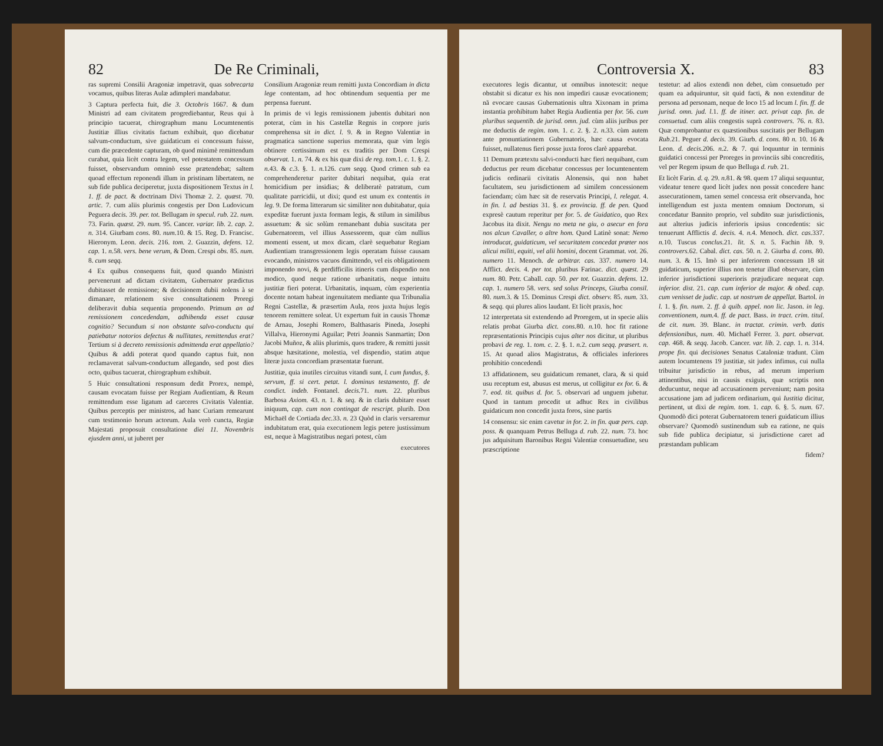82 De Re Criminali,
ras supremi Consilii Aragoniæ impetravit, quas sobrecarta vocamus, quibus literas Aulæ adimpleri mandabatur.
3 Captura perfecta fuit, die 3. Octobris 1667. & dum Ministri ad eam civitatem progrediebantur, Reus qui à principio tacuerat, chirographum manu Locumtenentis Justitiæ illius civitatis factum exhibuit, quo dicebatur salvum-conductum, sive guidaticum ei concessum fuisse, cum die præcedente capturam, ob quod minimè remittendum curabat, quia licèt contra legem, vel potestatem concessum fuisset, observandum omninò esse prætendebat; saltem quoad effectum reponendi illum in pristinam libertatem, ne sub fide publica deciperetur, juxta dispositionem Textus in l. 1. ff. de pact. & doctrinam Divi Thomæ 2. 2. quæst. 70. artic. 7. cum aliis plurimis congestis per Don Ludovicum Peguera decis. 39. per. tot. Bellugam in specul. rub. 22. num. 73. Farin. quæst. 29. num. 95. Cancer. variar. lib. 2. cap. 2. n. 314. Giurbam cons. 80. num. 10. & 15. Reg. D. Francisc. Hieronym. Leon. decis. 216. tom. 2. Guazzin, defens. 12. cap. 1. n. 58. vers. bene verum, & Dom. Crespi obs. 85. num. 8. cum seqq.
4 Ex quibus consequens fuit, quod quando Ministri pervenerunt ad dictam civitatem, Gubernator prædictus dubitasset de remissione; & decisionem dubii nolens à se dimanare, relationem sive consultationem Proregi deliberavit dubia sequentia proponendo. Primum an ad remissionem concedendam, adhibenda esset causæ cognitio? Secundum si non obstante salvo-conductu qui patiebatur notorios defectus & nullitates, remittendus erat? Tertium si à decreto remissionis admittenda erat appellatio? Quibus & addi poterat quod quando captus fuit, non reclamaverat salvum-conductum allegando, sed post dies octo, quibus tacuerat, chirographum exhibuit.
5 Huic consultationi responsum dedit Prorex, nempè, causam evocatam fuisse per Regiam Audientiam, & Reum remittendum esse ligatum ad carceres Civitatis Valentiæ. Quibus perceptis per ministros, ad hanc Curiam remearunt cum testimonio horum actorum. Aula verò cuncta, Regiæ Majestati proposuit consultatione diei 11. Novembris ejusdem anni, ut juberet per
Consilium Aragoniæ reum remitti juxta Concordiam in dicta lege contentam, ad hoc obtinendum sequentia per me perpensa fuerunt.
In primis de vi legis remissionem jubentis dubitari non poterat, cùm in his Castellæ Regnis in corpore juris comprehensa sit in dict. l. 9. & in Regno Valentiæ in pragmatica sanctione superius memorata, quæ vim legis obtinere certissimum est ex traditis per Dom Crespi observat. 1. n. 74. & ex his quæ dixi de reg. tom. 1. c. 1. §. 2. n. 43. & c. 3. §. 1. n. 126. cum seqq. Quod crimen sub ea comprehenderetur pariter dubitari nequibat, quia erat homicidium per insidias; & deliberatè patratum, cum qualitate parricidii, ut dixi; quod est unum ex contentis in leg. 9. De forma litterarum sic similiter non dubitabatur, quia expeditæ fuerunt juxta formam legis, & stilum in similibus assuetum: & sic solùm remanebant dubia suscitata per Gubernatorem, vel illius Assessorem, quæ cùm nullius momenti essent, ut mox dicam, clarè sequebatur Regiam Audientiam transgressionem legis operatam fuisse causam evocando, ministros vacuos dimittendo, vel eis obligationem imponendo novi, & perdifficilis itineris cum dispendio non modico, quod neque ratione urbanitatis, neque intuitu justitiæ fieri poterat. Urbanitatis, inquam, cùm experientia docente notam habeat ingenuitatem mediante qua Tribunalia Regni Castellæ, & præsertim Aula, reos juxta hujus legis tenorem remittere soleat. Ut expertum fuit in causis Thomæ de Arnau, Josephi Romero, Balthasaris Pineda, Josephi Villalva, Hieronymi Aguilar; Petri Joannis Sanmartin; Don Jacobi Muñoz, & aliis plurimis, quos tradere, & remitti jussit absque hæsitatione, molestia, vel dispendio, statim atque literæ juxta concordiam præsentatæ fuerunt.
Justitiæ, quia inutiles circuitus vitandi sunt, l. cum fundus, §. servum, ff. si cert. petat. l. dominus testamento, ff. de condict. indeb. Fontanel. decis. 71. num. 22. pluribus Barbosa Axiom. 43. n. 1. & seq. & in claris dubitare esset iniquum, cap. cum non contingat de rescript. plurib. Don Michaël de Cortiada dec. 33. n. 23 Quòd in claris versaremur indubitatum erat, quia executionem legis petere justissimum est, neque à Magistratibus negari potest, cùm
executores
Controversia X. 83
executores legis dicantur, ut omnibus innotescit: neque obstabit si dicatur ex his non impediri causæ evocationem; nã evocare causas Gubernationis ultra Xixonam in prima instantia prohibitum habet Regia Audientia per for. 56. cum pluribus sequentib. de jurisd. omn. jud. cùm aliis juribus per me deductis de regim. tom. 1. c. 2. §. 2. n. 33. cùm autem ante pronuntiationem Gubernatoris, hæc causa evocata fuisset, nullatenus fieri posse juxta foros clarè apparebat.
11 Demum prætextu salvi-conducti hæc fieri nequibant, cum deductus per reum dicebatur concessus per locumtenentem judicis ordinarii civitatis Alonensis, qui non habet facultatem, seu jurisdictionem ad similem concessionem faciendam; cùm hæc sit de reservatis Principi, l. relegat. 4. in fin. l. ad bestias 31. §. ex provincia. ff. de pen. Quod expresè cautum reperitur per for. 5. de Guidatico, quo Rex Jacobus ita dixit. Nengu no meta ne giu, o asecur en fora nos alcun Cavaller, o altre hom. Quod Latinè sonat: Nemo introducat, guidaticum, vel securitatem concedat præter nos alicui militi, equiti, vel alii homini, docent Grammat. vot. 26. numero 11. Menoch. de arbitrar. cas. 337. numero 14. Afflict. decis. 4. per tot. pluribus Farinac. dict. quæst. 29 num. 80. Petr. Caball. cap. 50. per tot. Guazzin. defens. 12. cap. 1. numero 58. vers. sed solus Princeps, Giurba consil. 80. num. 3. & 15. Dominus Crespi dict. observ. 85. num. 33. & seqq. qui plures alios laudant. Et licèt praxis, hoc
12 interpretata sit extendendo ad Proregem, ut in specie aliis relatis probat Giurba dict. cons. 80. n. 10. hoc fit ratione repræsentationis Principis cujus alter nos dicitur, ut pluribus probavi de reg. 1. tom. c. 2. §. 1. n. 2. cum seqq. præsert. n. 15. At quoad alios Magistratus, & officiales inferiores prohibitio concedendi
13 affidationem, seu guidaticum remanet, clara, & si quid usu receptum est, abusus est merus, ut colligitur ex for. 6. & 7. eod. tit. quibus d. for. 5. observari ad unguem jubetur. Quod in tantum procedit ut adhuc Rex in civilibus guidaticum non concedit juxta foros, sine partis
14 consensu: sic enim cavetur in for. 2. in fin. quæ pers. cap. poss. & quanquam Petrus Belluga d. rub. 22. num. 73. hoc jus adquisitum Baronibus Regni Valentiæ consuetudine, seu præscriptione
testetur: ad alios extendi non debet, cùm consuetudo per quam ea adquiruntur, sit quid facti, & non extenditur de persona ad personam, neque de loco 15 ad locum l. fin. ff. de jurisd. omn. jud. l. 1. ff. de itiner. act. privat cap. fin. de consuetud. cum aliis congestis suprà controvers. 76. n. 83. Quæ comprobantur ex quæstionibus suscitatis per Bellugam Rub. 21. Peguer d. decis. 39. Giurb. d. cons. 80 n. 10. 16 & Leon. d. decis. 206. n. 2. & 7. qui loquuntur in terminis guidatici concessi per Proreges in provinciis sibi concreditis, vel per Regem ipsum de quo Belluga d. rub. 21.
Et licèt Farin. d. q. 29. n. 81. & 98. quem 17 aliqui sequuntur, videatur tenere quod licèt judex non possit concedere hanc assecurationem, tamen semel concessa erit observanda, hoc intelligendum est juxta mentem omnium Doctorum, si concedatur Bannito proprio, vel subdito suæ jurisdictionis, aut alterius judicis inferioris ipsius concedentis: sic tenuerunt Afflictis d. decis. 4. n. 4. Menoch. dict. cas. 337. n. 10. Tuscus conclus. 21. lit. S. n. 5. Fachin lib. 9. controvers. 62. Cabal. dict. cas. 50. n. 2. Giurba d. cons. 80. num. 3. & 15. Imò si per inferiorem concessum 18 sit guidaticum, superior illius non tenetur illud observare, cùm inferior jurisdictioni superioris præjudicare nequeat cap. inferior. dist. 21. cap. cum inferior de major. & obed. cap. cum venisset de judic. cap. ut nostrum de appellat. Bartol. in l. 1. §. fin. num. 2. ff. à quib. appel. non lic. Jason. in leg. conventionem, num. 4. ff. de pact. Bass. in tract. crim. titul. de cit. num. 39. Blanc. in tractat. crimin. verb. datis defensionibus, num. 40. Michaël Ferrer. 3. part. observat. cap. 468. & seqq. Jacob. Cancer. var. lib. 2. cap. 1. n. 314. prope fin. qui decisiones Senatus Cataloniæ tradunt. Cùm autem locumtenens 19 justitiæ, sit judex infimus, cui nulla tribuitur jurisdictio in rebus, ad merum imperium attinentibus, nisi in causis exiguis, quæ scriptis non deducuntur, neque ad accusationem perveniunt; nam posita accusatione jam ad judicem ordinarium, qui Iustitia dicitur, pertinent, ut dixi de regim. tom. 1. cap. 6. §. 5. num. 67. Quomodò dici poterat Gubernatorem teneri guidaticum illius observare? Quomodò sustinendum sub ea ratione, ne quis sub fide publica decipiatur, si jurisdictione caret ad præstandam publicam
fidem?